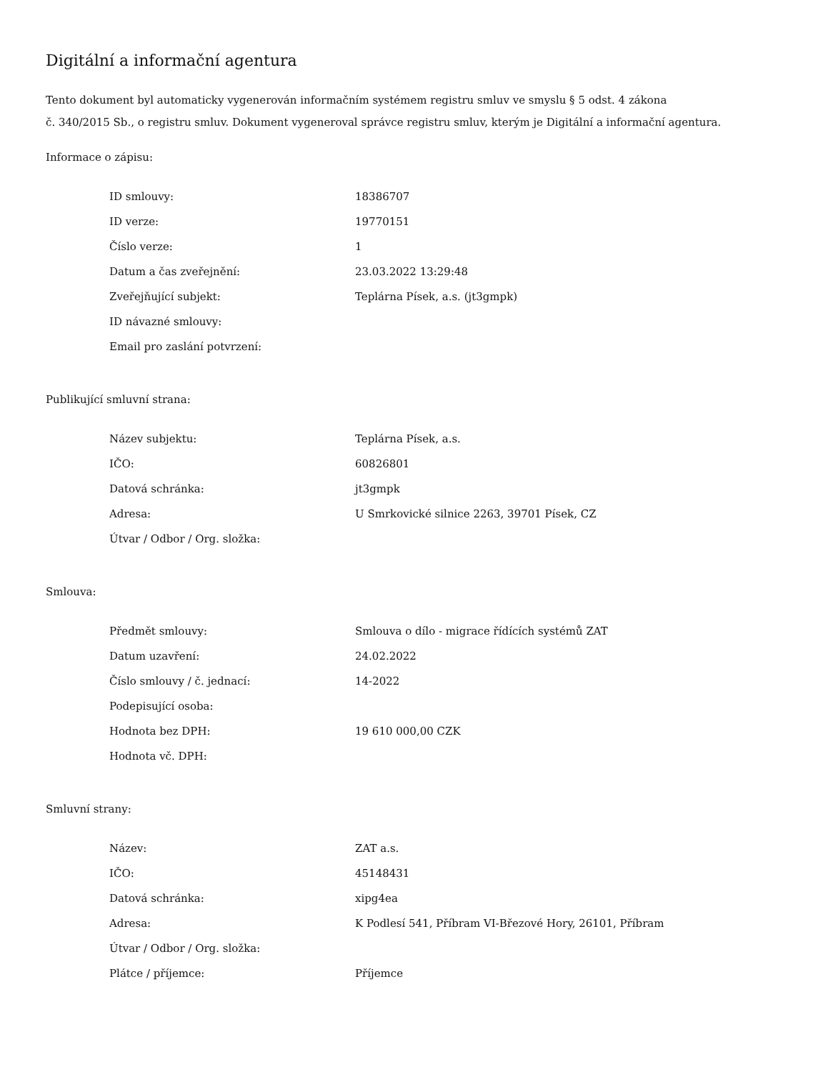Digitální a informační agentura
Tento dokument byl automaticky vygenerován informačním systémem registru smluv ve smyslu § 5 odst. 4 zákona
č. 340/2015 Sb., o registru smluv. Dokument vygeneroval správce registru smluv, kterým je Digitální a informační agentura.
Informace o zápisu:
| ID smlouvy: | 18386707 |
| ID verze: | 19770151 |
| Číslo verze: | 1 |
| Datum a čas zveřejnění: | 23.03.2022 13:29:48 |
| Zveřejňující subjekt: | Teplárna Písek, a.s. (jt3gmpk) |
| ID návazné smlouvy: | |
| Email pro zaslání potvrzení: | |
Publikující smluvní strana:
| Název subjektu: | Teplárna Písek, a.s. |
| IČO: | 60826801 |
| Datová schránka: | jt3gmpk |
| Adresa: | U Smrkovické silnice 2263, 39701 Písek, CZ |
| Útvar / Odbor / Org. složka: | |
Smlouva:
| Předmět smlouvy: | Smlouva o dílo - migrace řídících systémů ZAT |
| Datum uzavření: | 24.02.2022 |
| Číslo smlouvy / č. jednací: | 14-2022 |
| Podepisující osoba: | |
| Hodnota bez DPH: | 19 610 000,00 CZK |
| Hodnota vč. DPH: | |
Smluvní strany:
| Název: | ZAT a.s. |
| IČO: | 45148431 |
| Datová schránka: | xipg4ea |
| Adresa: | K Podlesí 541, Příbram VI-Březové Hory, 26101, Příbram |
| Útvar / Odbor / Org. složka: | |
| Plátce / příjemce: | Příjemce |